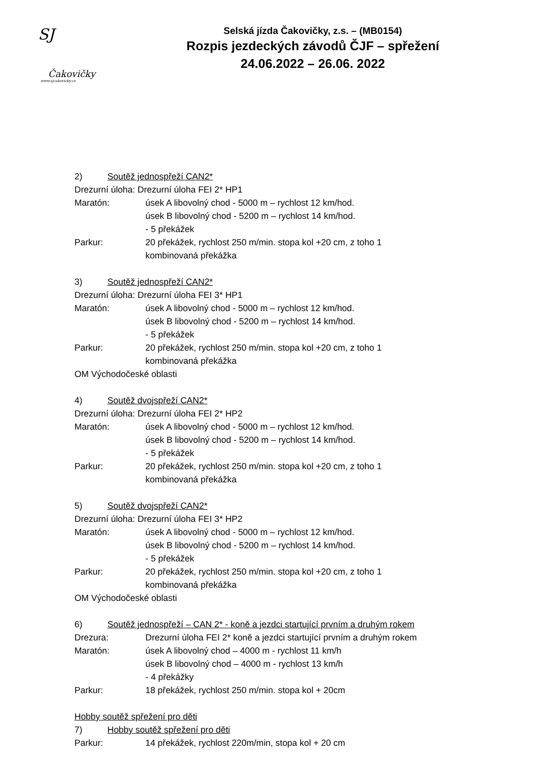SJ
Čakovičky
www.sjcakovicky.cz
Selská jízda Čakovičky, z.s. – (MB0154)
Rozpis jezdeckých závodů ČJF – spřežení
24.06.2022 – 26.06. 2022
2) Soutěž jednospřeží CAN2*
Drezurní úloha: Drezurní úloha FEI 2* HP1
Maratón: úsek A libovolný chod - 5000 m – rychlost 12 km/hod.
úsek B libovolný chod - 5200 m – rychlost 14 km/hod.
- 5 překážek
Parkur: 20 překážek, rychlost 250 m/min. stopa kol +20 cm, z toho 1
kombinovaná překážka
3) Soutěž jednospřeží CAN2*
Drezurní úloha: Drezurní úloha FEI 3* HP1
Maratón: úsek A libovolný chod - 5000 m – rychlost 12 km/hod.
úsek B libovolný chod - 5200 m – rychlost 14 km/hod.
- 5 překážek
Parkur: 20 překážek, rychlost 250 m/min. stopa kol +20 cm, z toho 1
kombinovaná překážka
OM Východočeské oblasti
4) Soutěž dvojspřeží CAN2*
Drezurní úloha: Drezurní úloha FEI 2* HP2
Maratón: úsek A libovolný chod - 5000 m – rychlost 12 km/hod.
úsek B libovolný chod - 5200 m – rychlost 14 km/hod.
- 5 překážek
Parkur: 20 překážek, rychlost 250 m/min. stopa kol +20 cm, z toho 1
kombinovaná překážka
5) Soutěž dvojspřeží CAN2*
Drezurní úloha: Drezurní úloha FEI 3* HP2
Maratón: úsek A libovolný chod - 5000 m – rychlost 12 km/hod.
úsek B libovolný chod - 5200 m – rychlost 14 km/hod.
- 5 překážek
Parkur: 20 překážek, rychlost 250 m/min. stopa kol +20 cm, z toho 1
kombinovaná překážka
OM Východočeské oblasti
6) Soutěž jednospřeží – CAN 2* - koně a jezdci startující prvním a druhým rokem
Drezura: Drezurní úloha FEI 2* koně a jezdci startující prvním a druhým rokem
Maratón: úsek A libovolný chod – 4000 m - rychlost 11 km/h
úsek B libovolný chod – 4000 m - rychlost 13 km/h
- 4 překážky
Parkur: 18 překážek, rychlost 250 m/min. stopa kol + 20cm
Hobby soutěž spřežení pro děti
7) Hobby soutěž spřežení pro děti
Parkur: 14 překážek, rychlost 220m/min, stopa kol + 20 cm